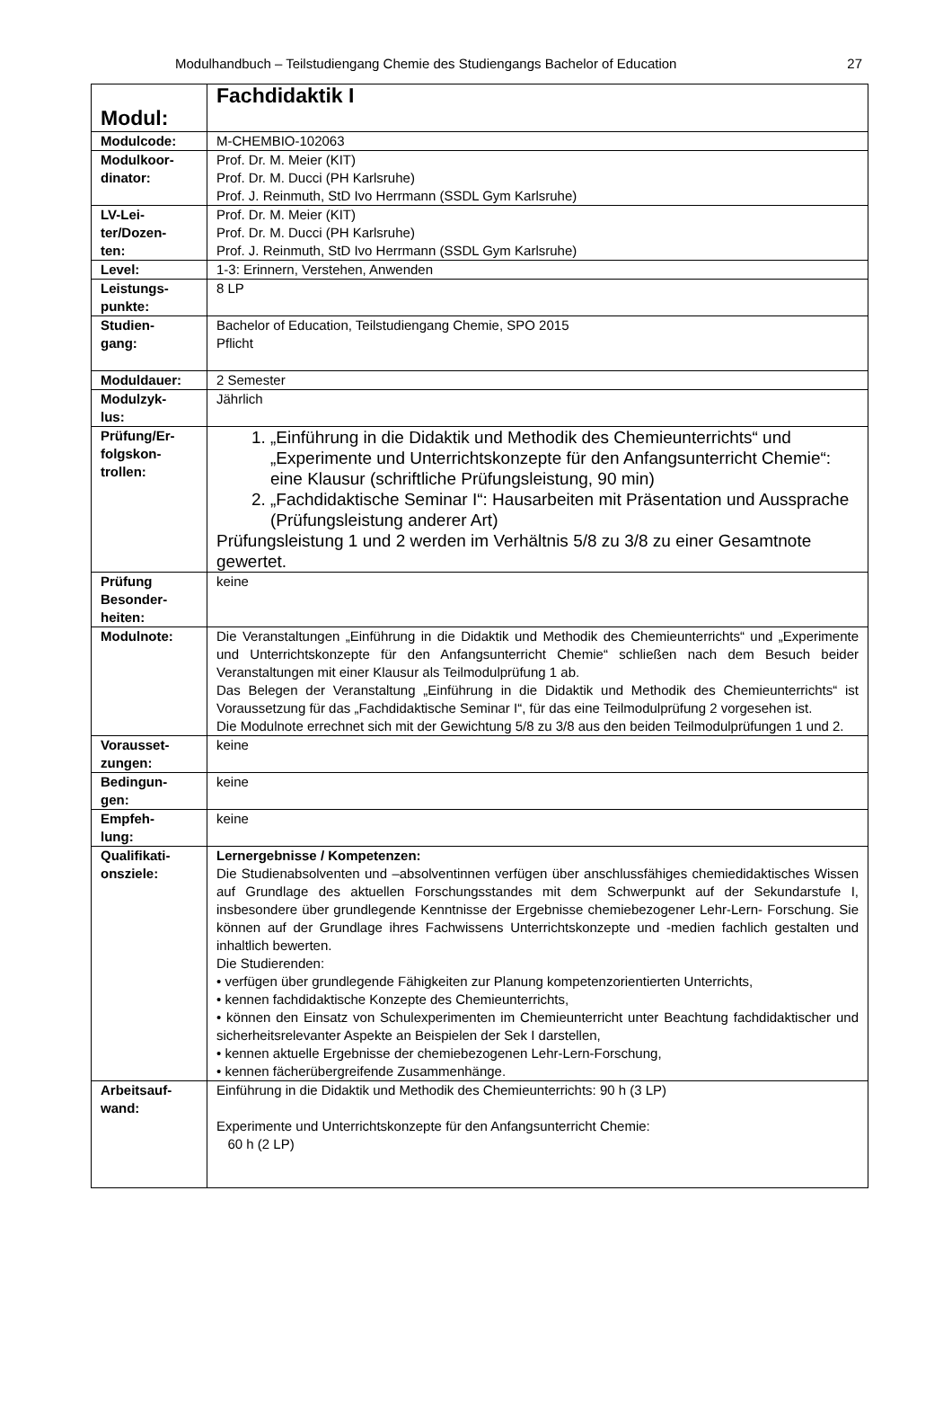Modulhandbuch – Teilstudiengang Chemie des Studiengangs Bachelor of Education 27
| Modul: | Fachdidaktik I |
| Modulcode: | M-CHEMBIO-102063 |
| Modulkoor- dinator: | Prof. Dr. M. Meier (KIT) Prof. Dr. M. Ducci (PH Karlsruhe) Prof. J. Reinmuth, StD Ivo Herrmann (SSDL Gym Karlsruhe) |
| LV-Lei- ter/Dozen- ten: | Prof. Dr. M. Meier (KIT) Prof. Dr. M. Ducci (PH Karlsruhe) Prof. J. Reinmuth, StD Ivo Herrmann (SSDL Gym Karlsruhe) |
| Level: | 1-3: Erinnern, Verstehen, Anwenden |
| Leistungs- punkte: | 8 LP |
| Studien- gang: | Bachelor of Education, Teilstudiengang Chemie, SPO 2015 Pflicht |
| Moduldauer: | 2 Semester |
| Modulzyk- lus: | Jährlich |
| Prüfung/Er- folgskon- trollen: | 1. „Einführung in die Didaktik und Methodik des Chemieunterrichts“ und „Experimente und Unterrichtskonzepte für den Anfangsunterricht Chemie“: eine Klausur (schriftliche Prüfungsleistung, 90 min) 2. „Fachdidaktische Seminar I“: Hausarbeiten mit Präsentation und Aussprache (Prüfungsleistung anderer Art) Prüfungsleistung 1 und 2 werden im Verhältnis 5/8 zu 3/8 zu einer Gesamtnote gewertet. |
| Prüfung Besonder- heiten: | keine |
| Modulnote: | Die Veranstaltungen „Einführung in die Didaktik und Methodik des Chemieunterrichts“ und „Experimente und Unterrichtskonzepte für den Anfangsunterricht Chemie“ schließen nach dem Besuch beider Veranstaltungen mit einer Klausur als Teilmodulprüfung 1 ab. Das Belegen der Veranstaltung „Einführung in die Didaktik und Methodik des Chemieunterrichts“ ist Voraussetzung für das „Fachdidaktische Seminar I“, für das eine Teilmodulprüfung 2 vorgesehen ist. Die Modulnote errechnet sich mit der Gewichtung 5/8 zu 3/8 aus den beiden Teilmodulprüfungen 1 und 2. |
| Vorausset- zungen: | keine |
| Bedingun- gen: | keine |
| Empfeh- lung: | keine |
| Qualifikati- onsziele: | Lernergebnisse / Kompetenzen: Die Studienabsolventen und –absolventinnen verfügen über anschlussfähiges chemiedidaktisches Wissen auf Grundlage des aktuellen Forschungsstandes mit dem Schwerpunkt auf der Sekundarstufe I, insbesondere über grundlegende Kenntnisse der Ergebnisse chemiebezogener Lehr-Lern- Forschung. Sie können auf der Grundlage ihres Fachwissens Unterrichtskonzepte und -medien fachlich gestalten und inhaltlich bewerten. Die Studierenden: • verfügen über grundlegende Fähigkeiten zur Planung kompetenzorientierten Unterrichts, • kennen fachdidaktische Konzepte des Chemieunterrichts, • können den Einsatz von Schulexperimenten im Chemieunterricht unter Beachtung fachdidaktischer und sicherheitsrelevanter Aspekte an Beispielen der Sek I darstellen, • kennen aktuelle Ergebnisse der chemiebezogenen Lehr-Lern-Forschung, • kennen fächerübergreifende Zusammenhänge. |
| Arbeitsauf- wand: | Einführung in die Didaktik und Methodik des Chemieunterrichts: 90 h (3 LP) Experimente und Unterrichtskonzepte für den Anfangsunterricht Chemie: 60 h (2 LP) |